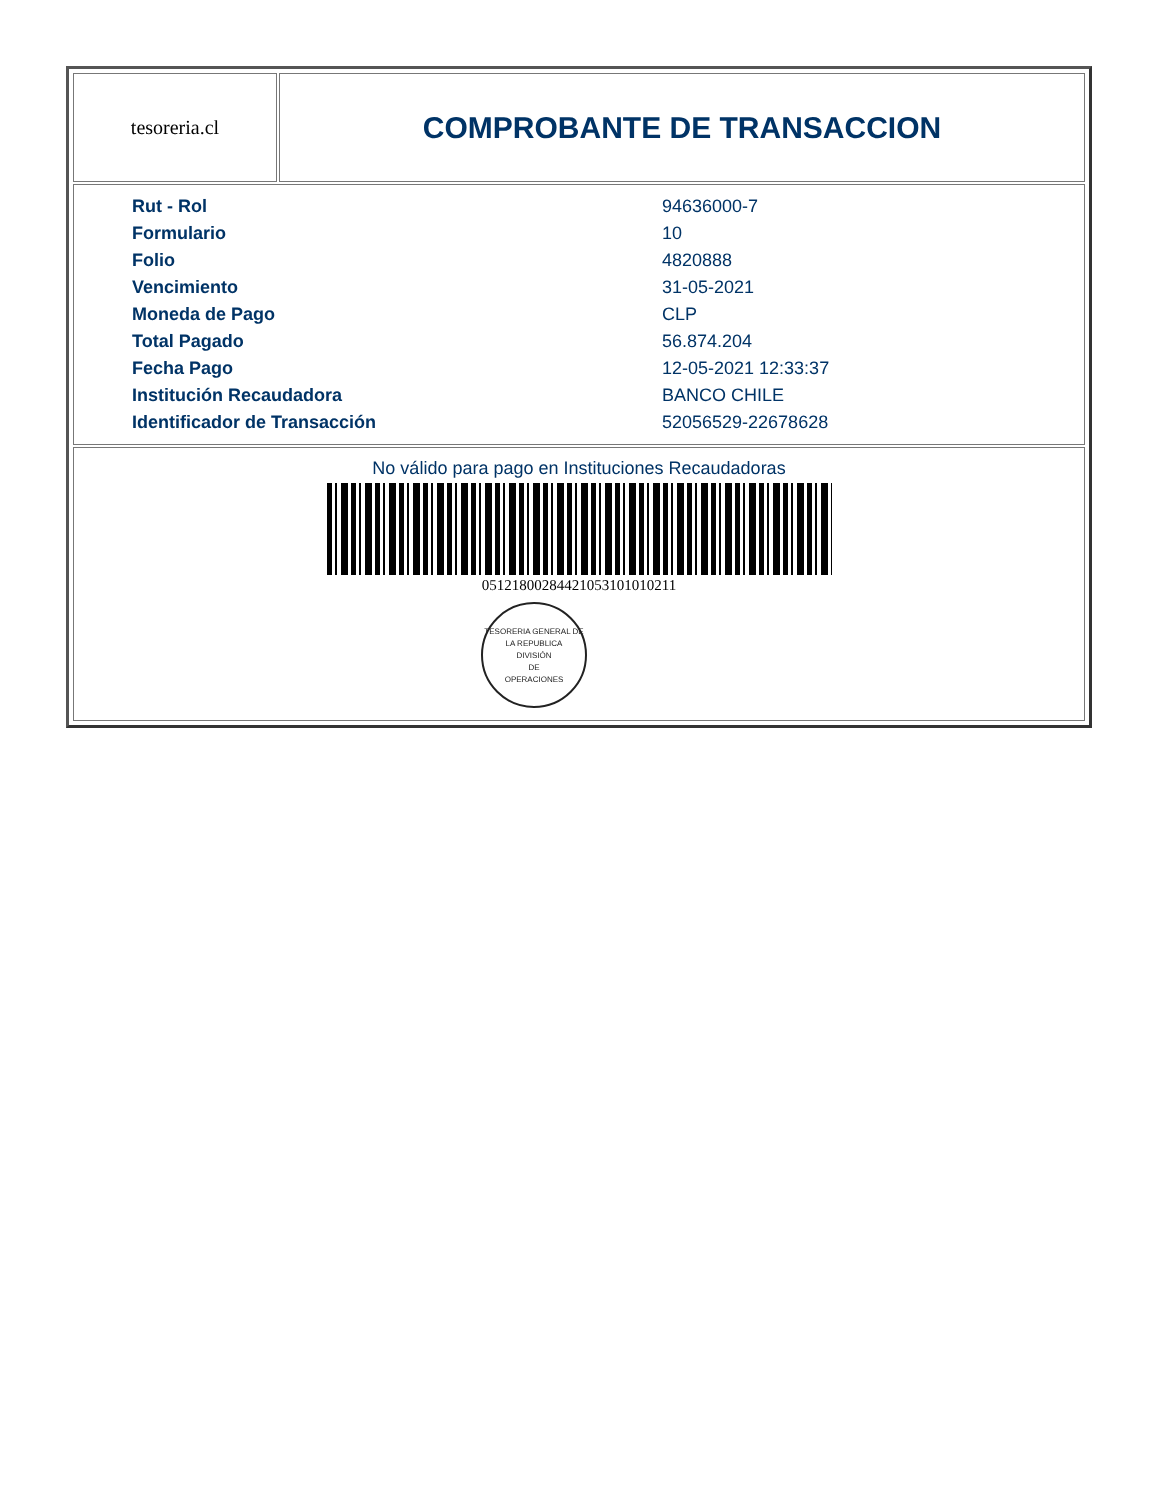| tesoreria.cl | COMPROBANTE DE TRANSACCION |
| / Rut - Rol / 94636000-7 / / Formulario / 10 / / Folio / 4820888 / / Vencimiento / 31-05-2021 / / Moneda de Pago / CLP / / Total Pagado / 56.874.204 / / Fecha Pago / 12-05-2021 12:33:37 / / Institución Recaudadora / BANCO CHILE / / Identificador de Transacción / 52056529-22678628 / | |
| No válido para pago en Instituciones Recaudadoras 05121800284421053101010211 TESORERIA GENERAL DE LA REPUBLICA DIVISIÓN DE OPERACIONES | |